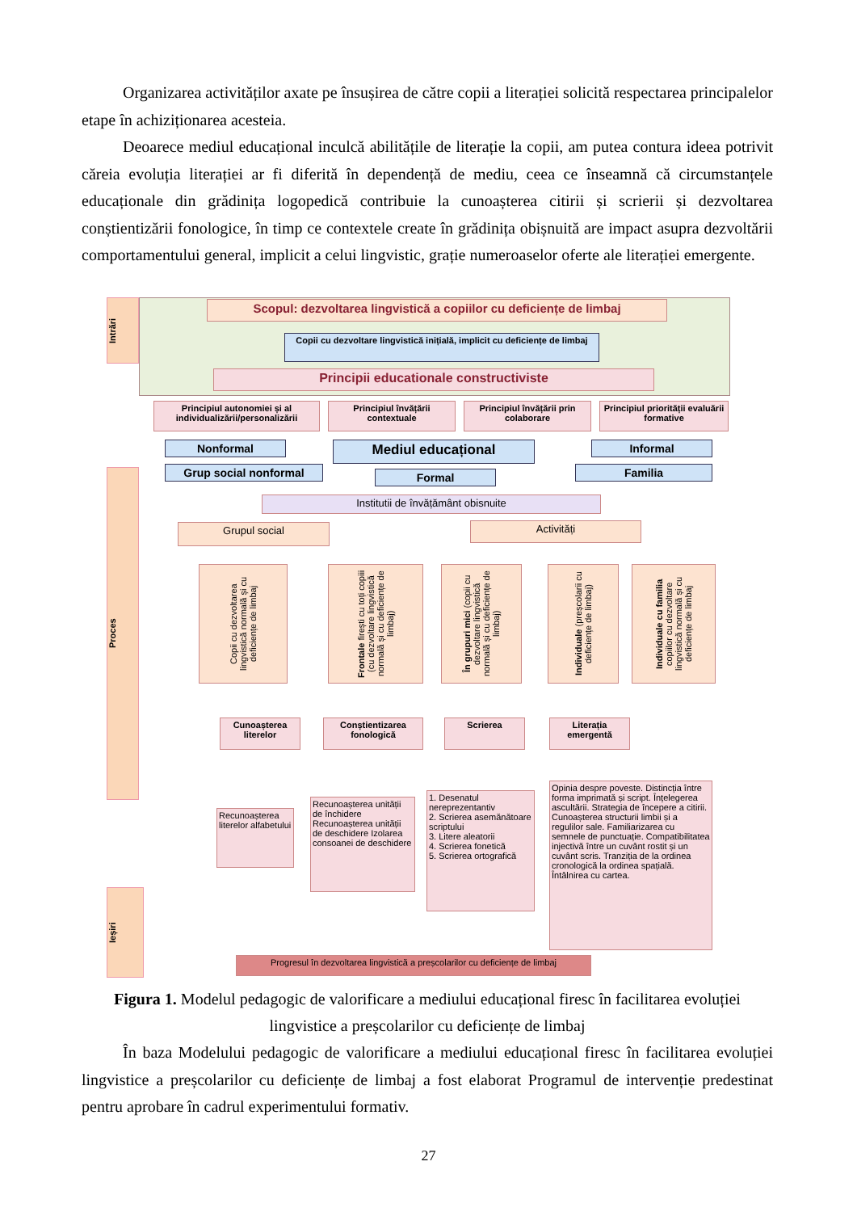Organizarea activităților axate pe însușirea de către copii a literației solicită respectarea principalelor etape în achiziționarea acesteia.
Deoarece mediul educațional inculcă abilitățile de literație la copii, am putea contura ideea potrivit căreia evoluția literației ar fi diferită în dependență de mediu, ceea ce înseamnă că circumstanțele educaționale din grădinița logopedică contribuie la cunoașterea citirii și scrierii și dezvoltarea conștientizării fonologice, în timp ce contextele create în grădinița obișnuită are impact asupra dezvoltării comportamentului general, implicit a celui lingvistic, grație numeroaselor oferte ale literației emergente.
Intrări
Proces
Ieșiri
Scopul: dezvoltarea lingvistică a copiilor cu deficiențe de limbaj
Copii cu dezvoltare lingvistică inițială, implicit cu deficiențe de limbaj
Principii educationale constructiviste
Principiul autonomiei și al individualizării/personalizării
Principiul învățării contextuale
Principiul învățării prin colaborare
Principiul priorității evaluării formative
Nonformal Mediul educațional Informal
Grup social nonformal Formal Familia
Institutii de învățământ obisnuite
Grupul social Activități
Copii cu dezvoltarea lingvistică normală și cu deficiențe de limbaj
Frontale firești cu toți copiii (cu dezvoltare lingvistică normală și cu deficiențe de limbaj)
În grupuri mici (copii cu dezvoltare lingvistică normală și cu deficiențe de limbaj)
Individuale (preșcolarii cu deficiențe de limbaj)
Individuale cu familia copiilor cu dezvoltare lingvistică normală și cu deficiențe de limbaj
Cunoașterea literelor
Conștientizarea fonologică
Scrierea
Literația emergentă
Recunoașterea literelor alfabetului
Recunoașterea unității de închidere Recunoașterea unității de deschidere Izolarea consoanei de deschidere
1. Desenatul nereprezentantiv
2. Scrierea asemănătoare scriptului
3. Litere aleatorii
4. Scrierea fonetică
5. Scrierea ortografică
Opinia despre poveste. Distincția între forma imprimată și script. Înțelegerea ascultării. Strategia de începere a citirii. Cunoașterea structurii limbii și a regulilor sale. Familiarizarea cu semnele de punctuație. Compatibilitatea injectivă între un cuvânt rostit și un cuvânt scris. Tranziția de la ordinea cronologică la ordinea spațială. Întâlnirea cu cartea.
Progresul în dezvoltarea lingvistică a preșcolarilor cu deficiențe de limbaj
Figura 1. Modelul pedagogic de valorificare a mediului educațional firesc în facilitarea evoluției lingvistice a preșcolarilor cu deficiențe de limbaj
În baza Modelului pedagogic de valorificare a mediului educațional firesc în facilitarea evoluției lingvistice a preșcolarilor cu deficiențe de limbaj a fost elaborat Programul de intervenție predestinat pentru aprobare în cadrul experimentului formativ.
27